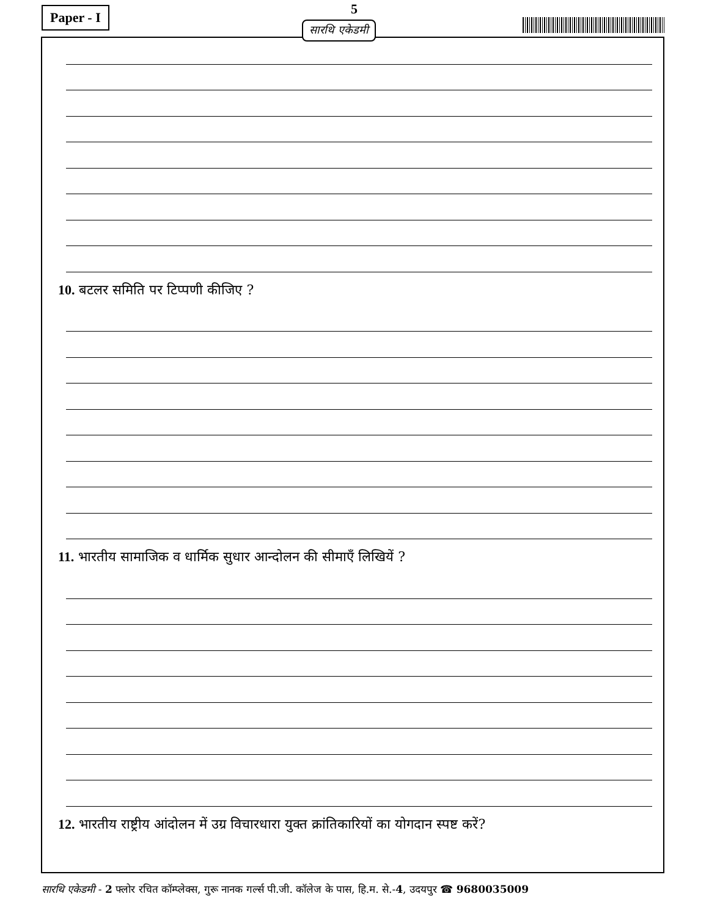Paper - I 5
सारथि एकेडमी
10. बटलर समिति पर टिप्पणी कीजिए ?
11. भारतीय सामाजिक व धार्मिक सुधार आन्दोलन की सीमाएँ लिखियें ?
12. भारतीय राष्ट्रीय आंदोलन में उग्र विचारधारा युक्त क्रांतिकारियों का योगदान स्पष्ट करें?
सारथि एकेडमी - 2 फ्लोर रचित कॉम्प्लेक्स, गुरू नानक गर्ल्स पी.जी. कॉलेज के पास, हि.म. से.-4, उदयपुर ☎ 9680035009